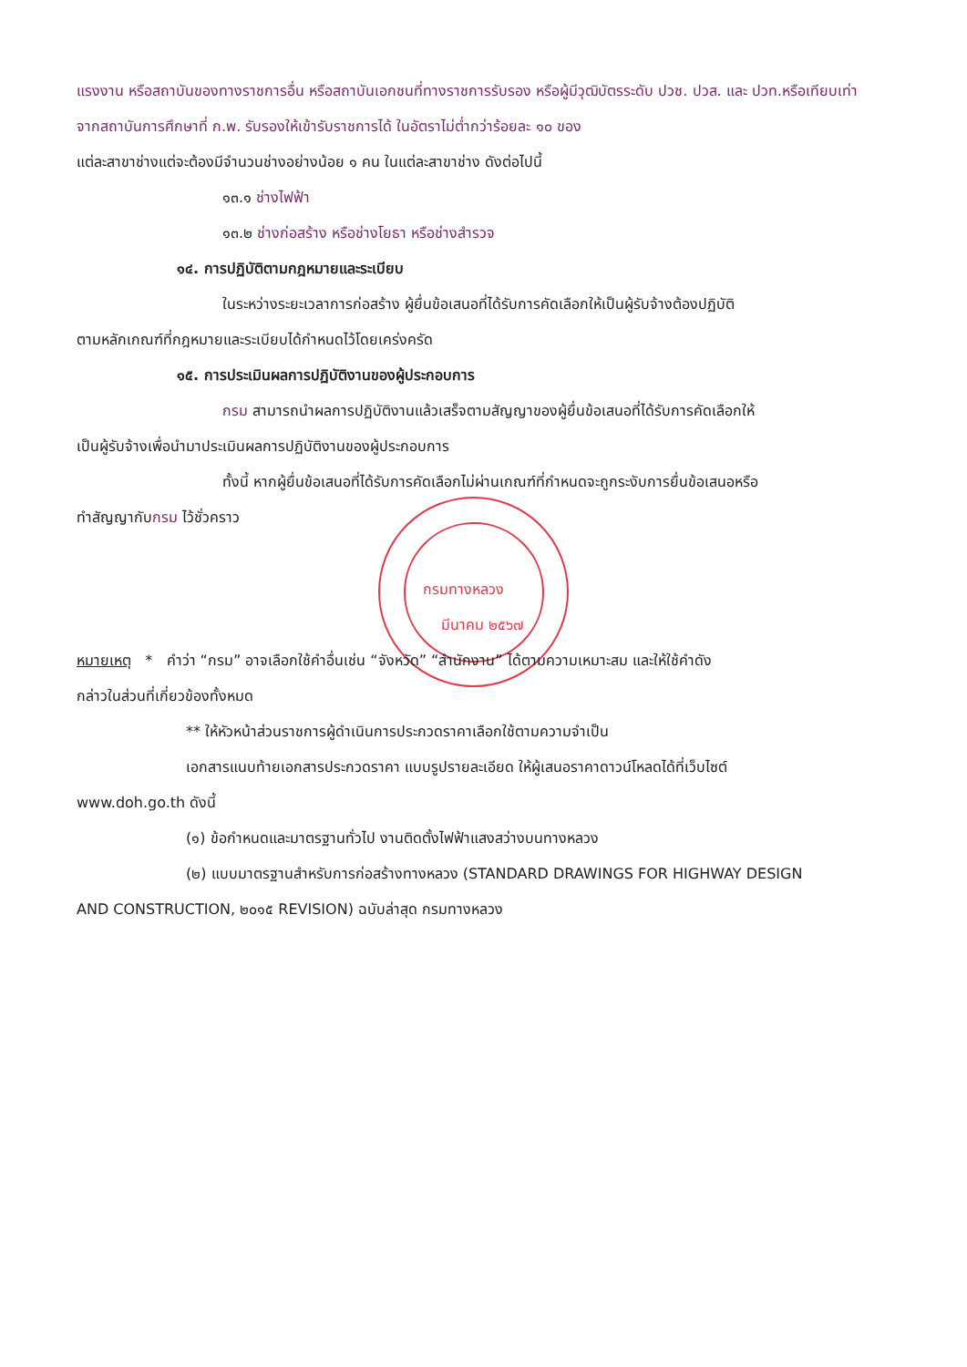แรงงาน หรือสถาบันของทางราชการอื่น หรือสถาบันเอกชนที่ทางราชการรับรอง หรือผู้มีวุฒิบัตรระดับ ปวช. ปวส. และ ปวท.หรือเทียบเท่าจากสถาบันการศึกษาที่ ก.พ. รับรองให้เข้ารับราชการได้ ในอัตราไม่ต่ำกว่าร้อยละ ๑๐ ของ
แต่ละสาขาช่างแต่จะต้องมีจำนวนช่างอย่างน้อย ๑ คน ในแต่ละสาขาช่าง ดังต่อไปนี้
๑๓.๑ ช่างไฟฟ้า
๑๓.๒ ช่างก่อสร้าง หรือช่างโยธา หรือช่างสำรวจ
๑๔. การปฏิบัติตามกฎหมายและระเบียบ
ในระหว่างระยะเวลาการก่อสร้าง ผู้ยื่นข้อเสนอที่ได้รับการคัดเลือกให้เป็นผู้รับจ้างต้องปฏิบัติ
ตามหลักเกณฑ์ที่กฎหมายและระเบียบได้กำหนดไว้โดยเคร่งครัด
๑๕. การประเมินผลการปฏิบัติงานของผู้ประกอบการ
กรม สามารถนำผลการปฏิบัติงานแล้วเสร็จตามสัญญาของผู้ยื่นข้อเสนอที่ได้รับการคัดเลือกให้
เป็นผู้รับจ้างเพื่อนำมาประเมินผลการปฏิบัติงานของผู้ประกอบการ
ทั้งนี้ หากผู้ยื่นข้อเสนอที่ได้รับการคัดเลือกไม่ผ่านเกณฑ์ที่กำหนดจะถูกระงับการยื่นข้อเสนอหรือ
ทำสัญญากับกรม ไว้ชั่วคราว
กรมทางหลวง
มีนาคม ๒๕๖๗
หมายเหตุ * คำว่า “กรม” อาจเลือกใช้คำอื่นเช่น “จังหวัด” “สำนักงาน” ได้ตามความเหมาะสม และให้ใช้คำดัง
กล่าวในส่วนที่เกี่ยวข้องทั้งหมด
** ให้หัวหน้าส่วนราชการผู้ดำเนินการประกวดราคาเลือกใช้ตามความจำเป็น
เอกสารแนบท้ายเอกสารประกวดราคา แบบรูปรายละเอียด ให้ผู้เสนอราคาดาวน์โหลดได้ที่เว็บไซต์
www.doh.go.th ดังนี้
(๑) ข้อกำหนดและมาตรฐานทั่วไป งานติดตั้งไฟฟ้าแสงสว่างบนทางหลวง
(๒) แบบมาตรฐานสำหรับการก่อสร้างทางหลวง (STANDARD DRAWINGS FOR HIGHWAY DESIGN
AND CONSTRUCTION, ๒๐๑๕ REVISION) ฉบับล่าสุด กรมทางหลวง